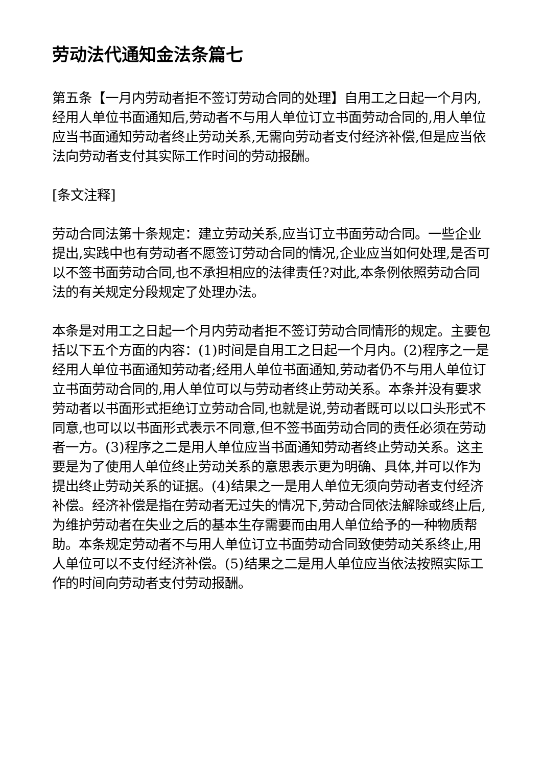劳动法代通知金法条篇七
第五条【一月内劳动者拒不签订劳动合同的处理】自用工之日起一个月内,经用人单位书面通知后,劳动者不与用人单位订立书面劳动合同的,用人单位应当书面通知劳动者终止劳动关系,无需向劳动者支付经济补偿,但是应当依法向劳动者支付其实际工作时间的劳动报酬。
[条文注释]
劳动合同法第十条规定：建立劳动关系,应当订立书面劳动合同。一些企业提出,实践中也有劳动者不愿签订劳动合同的情况,企业应当如何处理,是否可以不签书面劳动合同,也不承担相应的法律责任?对此,本条例依照劳动合同法的有关规定分段规定了处理办法。
本条是对用工之日起一个月内劳动者拒不签订劳动合同情形的规定。主要包括以下五个方面的内容：(1)时间是自用工之日起一个月内。(2)程序之一是经用人单位书面通知劳动者;经用人单位书面通知,劳动者仍不与用人单位订立书面劳动合同的,用人单位可以与劳动者终止劳动关系。本条并没有要求劳动者以书面形式拒绝订立劳动合同,也就是说,劳动者既可以以口头形式不同意,也可以以书面形式表示不同意,但不签书面劳动合同的责任必须在劳动者一方。(3)程序之二是用人单位应当书面通知劳动者终止劳动关系。这主要是为了使用人单位终止劳动关系的意思表示更为明确、具体,并可以作为提出终止劳动关系的证据。(4)结果之一是用人单位无须向劳动者支付经济补偿。经济补偿是指在劳动者无过失的情况下,劳动合同依法解除或终止后,为维护劳动者在失业之后的基本生存需要而由用人单位给予的一种物质帮助。本条规定劳动者不与用人单位订立书面劳动合同致使劳动关系终止,用人单位可以不支付经济补偿。(5)结果之二是用人单位应当依法按照实际工作的时间向劳动者支付劳动报酬。